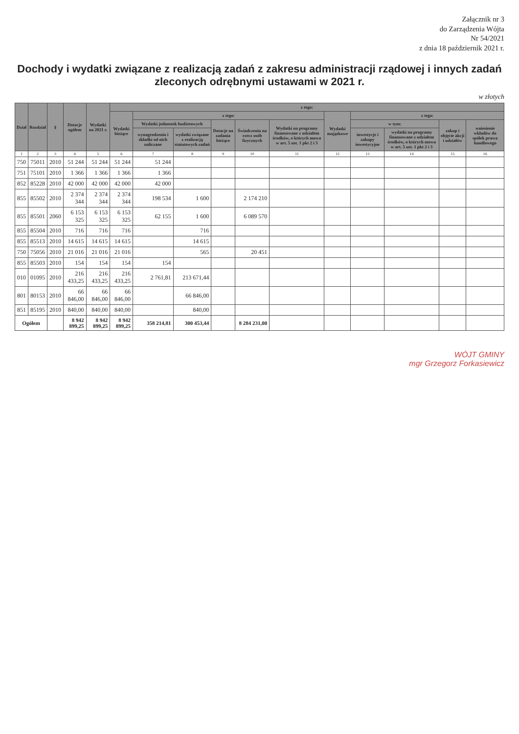Załącznik nr 3
do Zarządzenia Wójta
Nr 54/2021
z dnia 18 październik 2021 r.
Dochody i wydatki związane z realizacją zadań z zakresu administracji rządowej i innych zadań zleconych odrębnymi ustawami w 2021 r.
w złotych
| Dział | Rozdział | § | Dotacje ogółem | Wydatki na 2021 r. | z tego: | | | | | | | | | | |
| --- | --- | --- | --- | --- | --- | --- | --- | --- | --- | --- | --- | --- | --- | --- | --- |
| | | | | | Wydatki bieżące | z tego: | | | | | Wydatki majątkowe | z tego: | | | |
| | | | | | | Wydatki jednostek budżetowych | | Dotacje na zadania bieżące | Świadczenia na rzecz osób fizycznych | Wydatki na programy finansowane z udziałem środków, o których mowa w art. 5 ust. 1 pkt 2 i 3 | | w tym: | | zakup i objęcie akcji i udziałów | wniesienie wkładów do spółek prawa handlowego |
| | | | | | | wynagrodzenia i składki od nich naliczane | wydatki związane z realizacją statutowych zadań | | | | | inwestycje i zakupy inwestycyjne | wydatki na programy finansowane z udziałem środków, o których mowa w art. 5 ust. 1 pkt 2 i 3 | | |
| 1 | 2 | 3 | 4 | 5 | 6 | 7 | 8 | 9 | 10 | 11 | 12 | 13 | 14 | 15 | 16 |
| 750 | 75011 | 2010 | 51 244 | 51 244 | 51 244 | 51 244 | | | | | | | | | |
| 751 | 75101 | 2010 | 1 366 | 1 366 | 1 366 | 1 366 | | | | | | | | | |
| 852 | 85228 | 2010 | 42 000 | 42 000 | 42 000 | 42 000 | | | | | | | | | |
| 855 | 85502 | 2010 | 2 374 344 | 2 374 344 | 2 374 344 | 198 534 | 1 600 | | 2 174 210 | | | | | | |
| 855 | 85501 | 2060 | 6 153 325 | 6 153 325 | 6 153 325 | 62 155 | 1 600 | | 6 089 570 | | | | | | |
| 855 | 85504 | 2010 | 716 | 716 | 716 | | 716 | | | | | | | | |
| 855 | 85513 | 2010 | 14 615 | 14 615 | 14 615 | | 14 615 | | | | | | | | |
| 750 | 75056 | 2010 | 21 016 | 21 016 | 21 016 | | 565 | | 20 451 | | | | | | |
| 855 | 85503 | 2010 | 154 | 154 | 154 | 154 | | | | | | | | | |
| 010 | 01095 | 2010 | 216 433,25 | 216 433,25 | 216 433,25 | 2 761,81 | 213 671,44 | | | | | | | | |
| 801 | 80153 | 2010 | 66 846,00 | 66 846,00 | 66 846,00 | | 66 846,00 | | | | | | | | |
| 851 | 85195 | 2010 | 840,00 | 840,00 | 840,00 | | 840,00 | | | | | | | | |
| Ogółem | | | 8 942 899,25 | 8 942 899,25 | 8 942 899,25 | 358 214,81 | 300 453,44 | | 8 284 231,00 | | | | | | |
WÓJT GMINY
mgr Grzegorz Forkasiewicz